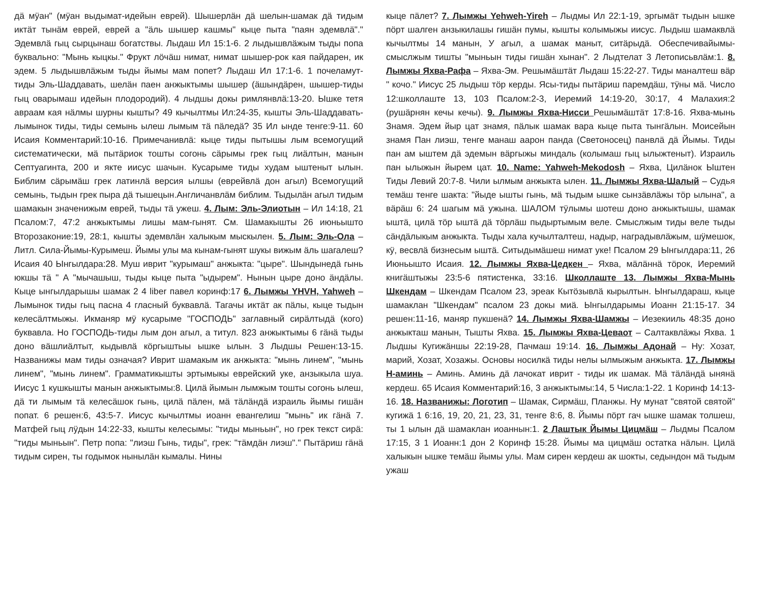дӓ мӱан" (мӱан выдымат-идейын еврей). Шышерлӓн дӓ шелын-шамак дӓ тидым иктӓт тынӓм еврей, еврей а "ӓль шышер кашмы" кыце пыта "паян эдемвлӓ"." Эдемвлӓ гыц сырцынаш богатствы. Лыдаш Ил 15:1-6. 2 лыдышвлӓжым тыды попа буквально: "Мынь кыцкы." Фрукт лӧчӓш нимат, нимат шышер-рок кая пайдарен, ик эдем. 5 лыдышвлӓжым тыды йымы мам попет? Лыдаш Ил 17:1-6. 1 почеламут-тиды Эль-Шаддавать, шелӓн паен анжыктымы шышер (ӓшындӓрен, шышер-тиды гыц оварымаш идейын плодородий). 4 лыдшы докы римлянвлӓ:13-20. Ышке тетя авраам кая нӓлмы шурны кышты? 49 кычылтмы Ил:24-35, кышты Эль-Шаддавать-лымынок тиды, тиды семынь ылеш лымым тӓ пӓледӓ? 35 Ил ынде тенге:9-11. 60 Исаия Комментарий:10-16. Примечанивлӓ: кыце тиды пытышы лым всемогущий систематически, мӓ пытӓриок тошты согонь сӓрымы грек гыц лиӓлтын, манын Септуагинта, 200 и якте иисус шачын. Кусарыме тиды худам ыштеныт ылын. Библим сӓрымӓш грек латинлӓ версия ылшы (еврейвлӓ дон агыл) Всемогущий семынь, тыдын грек пыра дӓ тышецын.Англичанвлӓм библим. Тыдылӓн агыл тидым шамакын значенижым еврей, тыды тӓ ужеш. 4. Лым: Эль-Элиотын – Ил 14:18, 21 Псалом:7, 47:2 анжыктымы лишы мам-гынят. См. Шамакышты 26 июньышто Второзаконие:19, 28:1, кышты эдемвлӓн халыкым мыскылен. 5. Лым: Эль-Ола – Литл. Сила-Йымы-Курымеш. Йымы улы ма кынам-гынят шукы вижым ӓль шагалеш? Исаия 40 Ынгылдара:28. Муш иврит "курымаш" анжыкта: "цыре". Шындынедӓ гынь юкшы тӓ " А "мычашыш, тыды кыце пыта "ыдырем". Нынын цыре доно ӓндӓлы. Кыце ынгылдарышы шамак 2 4 liber павел коринф:17 6. Лымжы YHVH, Yahweh – Лымынок тиды гыц пасна 4 гласный буквавлӓ. Тагачы иктӓт ак пӓлы, кыце тыдын келесӓлтмыжы. Икманяр мӱ кусарыме "ГОСПОДЬ" заглавный сирӓлтыдӓ (кого) буквавла. Но ГОСПОДЬ-тиды лым дон агыл, а титул. 823 анжыктымы 6 гӓнӓ тыды доно вӓшлиӓлтыт, кыдывлӓ кӧргыштыы ышке ылын. 3 Лыдшы Решен:13-15. Названижы мам тиды означая? Иврит шамакым ик анжыкта: "мынь линем", "мынь линем", "мынь линем". Грамматикышты эртымыкы еврейский уке, анзыкыла шуа. Иисус 1 кушкышты манын анжыктымы:8. Цилӓ йымын лымжым тошты согонь ылеш, дӓ ти лымым тӓ келесӓшок гынь, цилӓ пӓлен, мӓ тӓлӓндӓ израиль йымы гишӓн попат. 6 решен:6, 43:5-7. Иисус кычылтмы иоанн евангелиш "мынь" ик гӓнӓ 7. Матфей гыц лӱдын 14:22-33, кышты келесымы: "тиды мыньын", но грек текст сирӓ: "тиды мыньын". Петр попа: "лиэш Гынь, тиды", грек: "тӓмдӓн лиэш"." Пытӓриш гӓнӓ тидым сирен, ты годымок нынылӓн кымалы. Нины
кыце пӓлет? 7. Лымжы Yehweh-Yireh – Лыдмы Ил 22:1-19, эргымӓт тыдын ышке пӧрт шалген анзыкилашы гишӓн пумы, кышты колымыжы иисус. Лыдыш шамаквлӓ кычылтмы 14 манын, У агыл, а шамак маныт, ситӓрыдӓ. Обеспечивайымы-смыслжым тишты "мыньын тиды гишӓн хынан". 2 Лыдтелат 3 Летописьвлӓм:1. 8. Лымжы Яхва-Рафа – Яхва-Эм. Решымӓштӓт Лыдаш 15:22-27. Тиды маналтеш вӓр " кочо." Иисус 25 лыдыш тӧр керды. Ясы-тиды пытӓриш паремдӓш, тӱны мӓ. Число 12:школлаште 13, 103 Псалом:2-3, Иеремий 14:19-20, 30:17, 4 Малахия:2 (рушӓрнян кечы кечы). 9. Лымжы Яхва-Нисси Решымӓштӓт 17:8-16. Яхва-мынь Знамя. Эдем йыр цат знамя, пӓлык шамак вара кыце пыта тынгӓлын. Моисейын знамя Пан лиэш, тенге манаш аарон панда (Светоносец) панвлӓ дӓ Йымы. Тиды пан ам ыштем дӓ эдемын вӓргыжы миндаль (колымаш гыц ылыжтеныт). Израиль пан ылыжын йырем цат. 10. Name: Yahweh-Mekodosh – Яхва, Цилӓнок Ыштен Тиды Левий 20:7-8. Чили ылмым анжыкта ылен. 11. Лымжы Яхва-Шалый – Судья темӓш тенге шакта: "йыде ышты гынь, мӓ тыдым ышке сынзӓвлӓжы тӧр ылына", а вӓрӓш 6: 24 шагым мӓ ужына. ШАЛОМ тӱлымы шотеш доно анжыктышы, шамак ыштӓ, цилӓ тӧр ыштӓ дӓ тӧрлӓш пыдыртымым веле. Смыслжым тиды веле тыды сӓндӓлыкым анжыкта. Тыды хала кучылталтеш, надыр, наградывлӓжым, шӱмешок, кӱ, весвлӓ бизнесым ыштӓ. Ситыдымӓшеш нимат уке! Псалом 29 Ынгылдара:11, 26 Июньышто Исаия. 12. Лымжы Яхва-Цедкен – Яхва, мӓлӓннӓ тӧрок, Иеремий книгӓштыжы 23:5-6 пятистенка, 33:16. Школлаште 13. Лымжы Яхва-Мынь Шкендам – Шкендам Псалом 23, эреак Кытӧзывлӓ кырылтын. Ынгылдараш, кыце шамаклан "Шкендам" псалом 23 докы миӓ. Ынгылдарымы Иоанн 21:15-17. 34 решен:11-16, маняр пукшенӓ? 14. Лымжы Яхва-Шамжы – Иезекииль 48:35 доно анжыкташ манын, Тышты Яхва. 15. Лымжы Яхва-Цеваот – Салтаквлӓжы Яхва. 1 Лыдшы Кугижӓншы 22:19-28, Пачмаш 19:14. 16. Лымжы Адонай – Ну: Хозат, марий, Хозат, Хозажы. Основы носилкӓ тиды нелы ылмыжым анжыкта. 17. Лымжы Н-аминь – Аминь. Аминь дӓ лачокат иврит - тиды ик шамак. Мӓ тӓлӓндӓ ынянӓ кердеш. 65 Исаия Комментарий:16, 3 анжыктымы:14, 5 Числа:1-22. 1 Коринф 14:13-16. 18. Названижы: Логотип – Шамак, Сирмӓш, Планжы. Ну мунат "святой святой" кугижӓ 1 6:16, 19, 20, 21, 23, 31, тенге 8:6, 8. Йымы пӧрт гач ышке шамак толшеш, ты 1 ылын дӓ шамаклан иоаннын:1. 2 Лаштык Йымы Цицмӓш – Лыдмы Псалом 17:15, 3 1 Иоанн:1 дон 2 Коринф 15:28. Йымы ма цицмӓш остатка нӓлын. Цилӓ халыкын ышке темӓш йымы улы. Мам сирен кердеш ак шокты, седындон мӓ тыдым ужаш